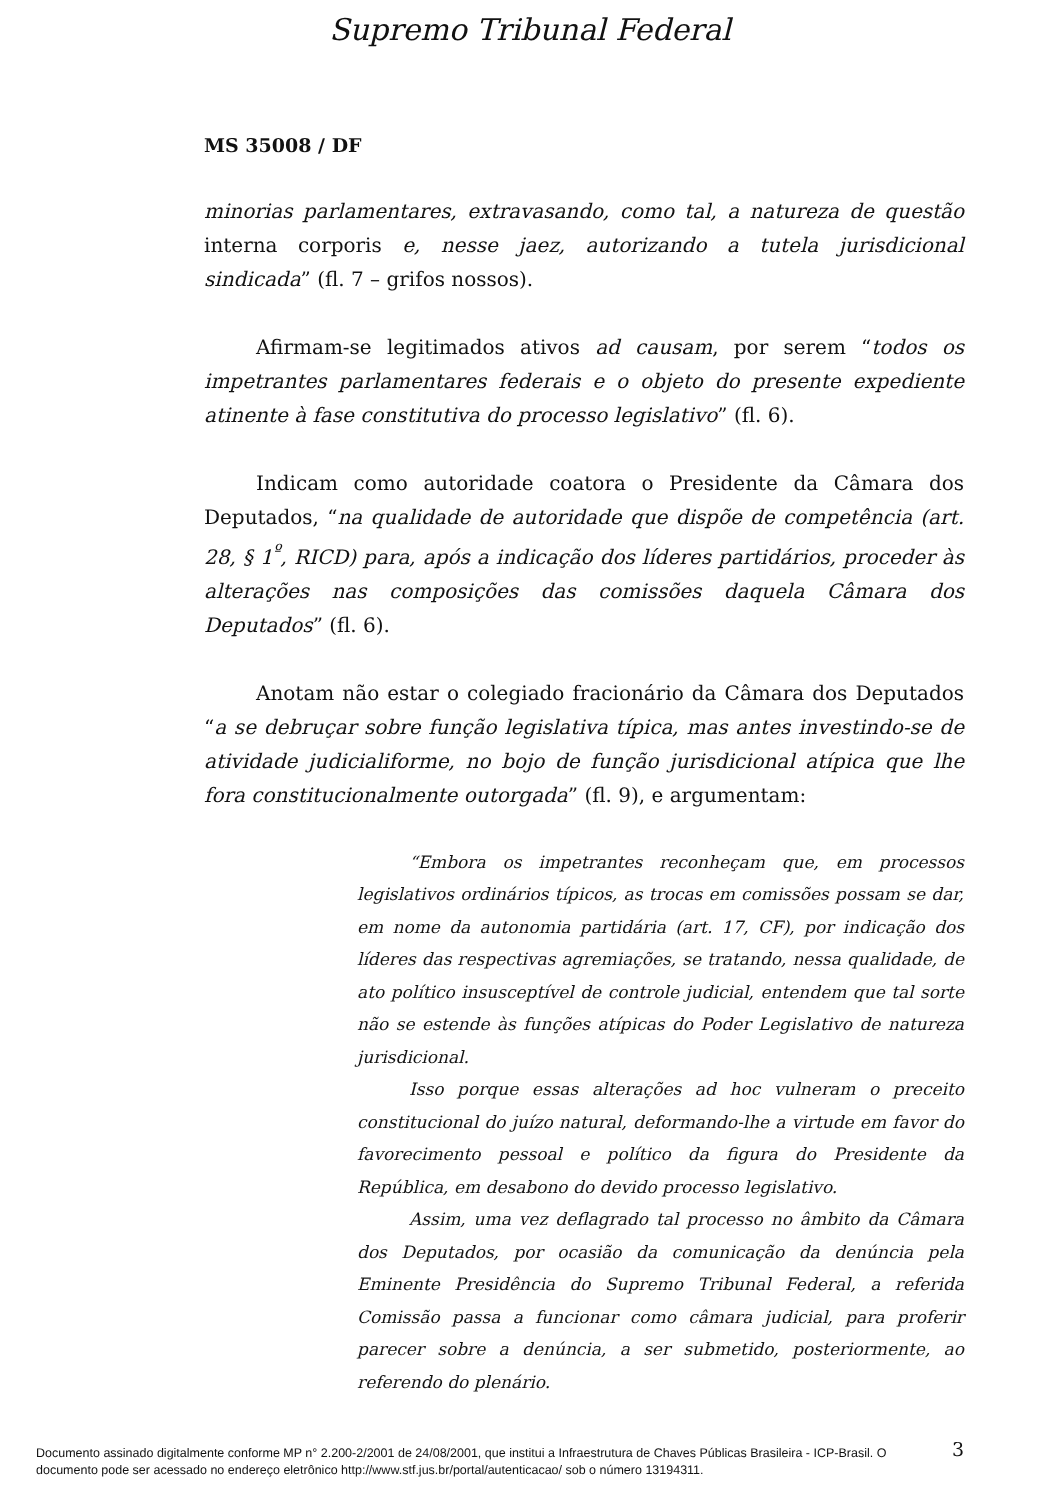Supremo Tribunal Federal
MS 35008 / DF
minorias parlamentares, extravasando, como tal, a natureza de questão interna corporis e, nesse jaez, autorizando a tutela jurisdicional sindicada” (fl. 7 – grifos nossos).
Afirmam-se legitimados ativos ad causam, por serem “todos os impetrantes parlamentares federais e o objeto do presente expediente atinente à fase constitutiva do processo legislativo” (fl. 6).
Indicam como autoridade coatora o Presidente da Câmara dos Deputados, “na qualidade de autoridade que dispõe de competência (art. 28, § 1<sup>º</sup>, RICD) para, após a indicação dos líderes partidários, proceder às alterações nas composições das comissões daquela Câmara dos Deputados” (fl. 6).
Anotam não estar o colegiado fracionário da Câmara dos Deputados “a se debruçar sobre função legislativa típica, mas antes investindo-se de atividade judicialiforme, no bojo de função jurisdicional atípica que lhe fora constitucionalmente outorgada” (fl. 9), e argumentam:
“Embora os impetrantes reconheçam que, em processos legislativos ordinários típicos, as trocas em comissões possam se dar, em nome da autonomia partidária (art. 17, CF), por indicação dos líderes das respectivas agremiações, se tratando, nessa qualidade, de ato político insusceptível de controle judicial, entendem que tal sorte não se estende às funções atípicas do Poder Legislativo de natureza jurisdicional.
Isso porque essas alterações ad hoc vulneram o preceito constitucional do juízo natural, deformando-lhe a virtude em favor do favorecimento pessoal e político da figura do Presidente da República, em desabono do devido processo legislativo.
Assim, uma vez deflagrado tal processo no âmbito da Câmara dos Deputados, por ocasião da comunicação da denúncia pela Eminente Presidência do Supremo Tribunal Federal, a referida Comissão passa a funcionar como câmara judicial, para proferir parecer sobre a denúncia, a ser submetido, posteriormente, ao referendo do plenário.
3
Documento assinado digitalmente conforme MP n° 2.200-2/2001 de 24/08/2001, que institui a Infraestrutura de Chaves Públicas Brasileira - ICP-Brasil. O
documento pode ser acessado no endereço eletrônico http://www.stf.jus.br/portal/autenticacao/ sob o número 13194311.